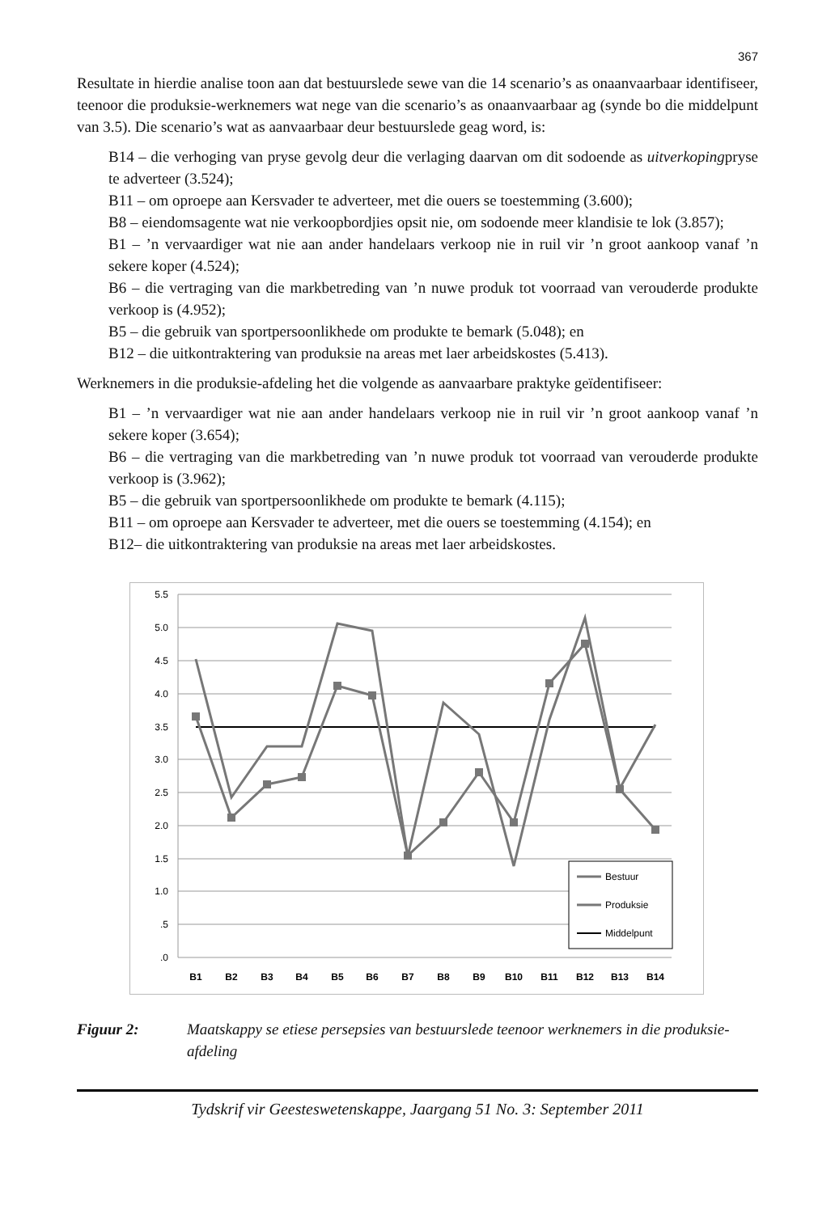367
Resultate in hierdie analise toon aan dat bestuurslede sewe van die 14 scenario’s as onaanvaarbaar identifiseer, teenoor die produksie-werknemers wat nege van die scenario’s as onaanvaarbaar ag (synde bo die middelpunt van 3.5). Die scenario’s wat as aanvaarbaar deur bestuurslede geag word, is:
B14 – die verhoging van pryse gevolg deur die verlaging daarvan om dit sodoende as uitverkopingpryse te adverteer (3.524);
B11 – om oproepe aan Kersvader te adverteer, met die ouers se toestemming (3.600);
B8 – eiendomsagente wat nie verkoopbordjies opsit nie, om sodoende meer klandisie te lok (3.857);
B1 – ’n vervaardiger wat nie aan ander handelaars verkoop nie in ruil vir ’n groot aankoop vanaf ’n sekere koper (4.524);
B6 – die vertraging van die markbetreding van ’n nuwe produk tot voorraad van verouderde produkte verkoop is (4.952);
B5 – die gebruik van sportpersoonlikhede om produkte te bemark (5.048); en
B12 – die uitkontraktering van produksie na areas met laer arbeidskostes (5.413).
Werknemers in die produksie-afdeling het die volgende as aanvaarbare praktyke geïdentifiseer:
B1 – ’n vervaardiger wat nie aan ander handelaars verkoop nie in ruil vir ’n groot aankoop vanaf ’n sekere koper (3.654);
B6 – die vertraging van die markbetreding van ’n nuwe produk tot voorraad van verouderde produkte verkoop is (3.962);
B5 – die gebruik van sportpersoonlikhede om produkte te bemark (4.115);
B11 – om oproepe aan Kersvader te adverteer, met die ouers se toestemming (4.154); en
B12– die uitkontraktering van produksie na areas met laer arbeidskostes.
5.5
5.0
4.5
4.0
3.5
3.0
2.5
2.0
1.5
1.0
.5
.0
B1
B2
B3
B4
B5
B6
B7
B8
B9
B10
B11
B12
B13
B14
Bestuur
Produksie
Middelpunt
Figuur 2: Maatskappy se etiese persepsies van bestuurslede teenoor werknemers in die produksie-afdeling
Tydskrif vir Geesteswetenskappe, Jaargang 51 No. 3: September 2011